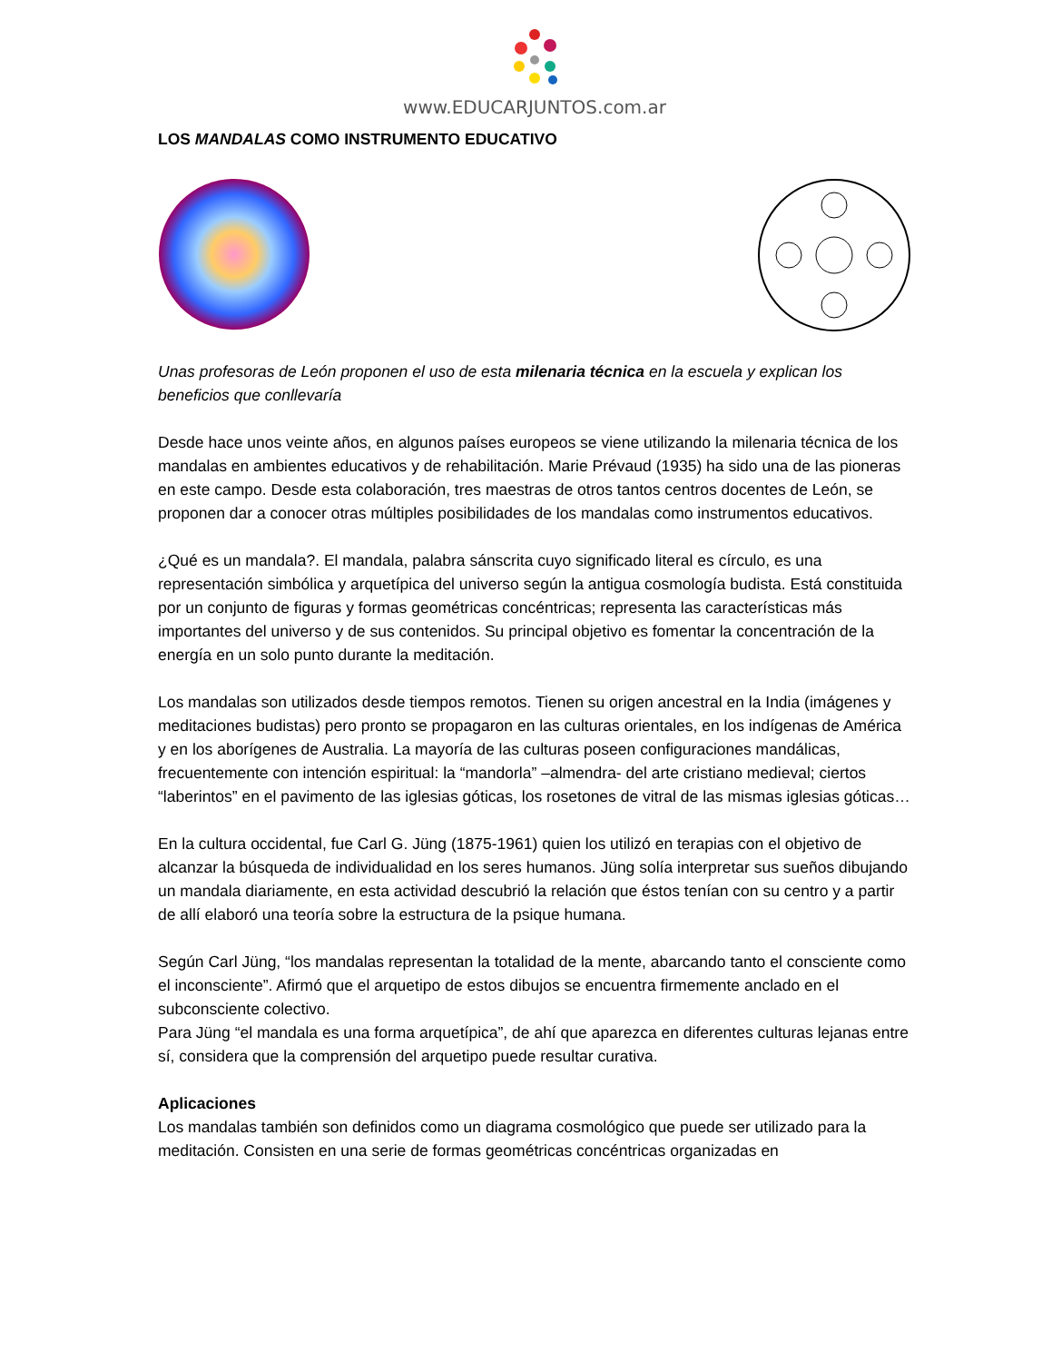www.EDUCARJUNTOS.com.ar
LOS MANDALAS COMO INSTRUMENTO EDUCATIVO
Unas profesoras de León proponen el uso de esta milenaria técnica en la escuela y explican los beneficios que conllevaría
Desde hace unos veinte años, en algunos países europeos se viene utilizando la milenaria técnica de los mandalas en ambientes educativos y de rehabilitación. Marie Prévaud (1935) ha sido una de las pioneras en este campo. Desde esta colaboración, tres maestras de otros tantos centros docentes de León, se proponen dar a conocer otras múltiples posibilidades de los mandalas como instrumentos educativos.
¿Qué es un mandala?. El mandala, palabra sánscrita cuyo significado literal es círculo, es una representación simbólica y arquetípica del universo según la antigua cosmología budista. Está constituida por un conjunto de figuras y formas geométricas concéntricas; representa las características más importantes del universo y de sus contenidos. Su principal objetivo es fomentar la concentración de la energía en un solo punto durante la meditación.
Los mandalas son utilizados desde tiempos remotos. Tienen su origen ancestral en la India (imágenes y meditaciones budistas) pero pronto se propagaron en las culturas orientales, en los indígenas de América y en los aborígenes de Australia. La mayoría de las culturas poseen configuraciones mandálicas, frecuentemente con intención espiritual: la “mandorla” –almendra- del arte cristiano medieval; ciertos “laberintos” en el pavimento de las iglesias góticas, los rosetones de vitral de las mismas iglesias góticas…
En la cultura occidental, fue Carl G. Jüng (1875-1961) quien los utilizó en terapias con el objetivo de alcanzar la búsqueda de individualidad en los seres humanos. Jüng solía interpretar sus sueños dibujando un mandala diariamente, en esta actividad descubrió la relación que éstos tenían con su centro y a partir de allí elaboró una teoría sobre la estructura de la psique humana.
Según Carl Jüng, “los mandalas representan la totalidad de la mente, abarcando tanto el consciente como el inconsciente”. Afirmó que el arquetipo de estos dibujos se encuentra firmemente anclado en el subconsciente colectivo.
Para Jüng “el mandala es una forma arquetípica”, de ahí que aparezca en diferentes culturas lejanas entre sí, considera que la comprensión del arquetipo puede resultar curativa.
Aplicaciones
Los mandalas también son definidos como un diagrama cosmológico que puede ser utilizado para la meditación. Consisten en una serie de formas geométricas concéntricas organizadas en